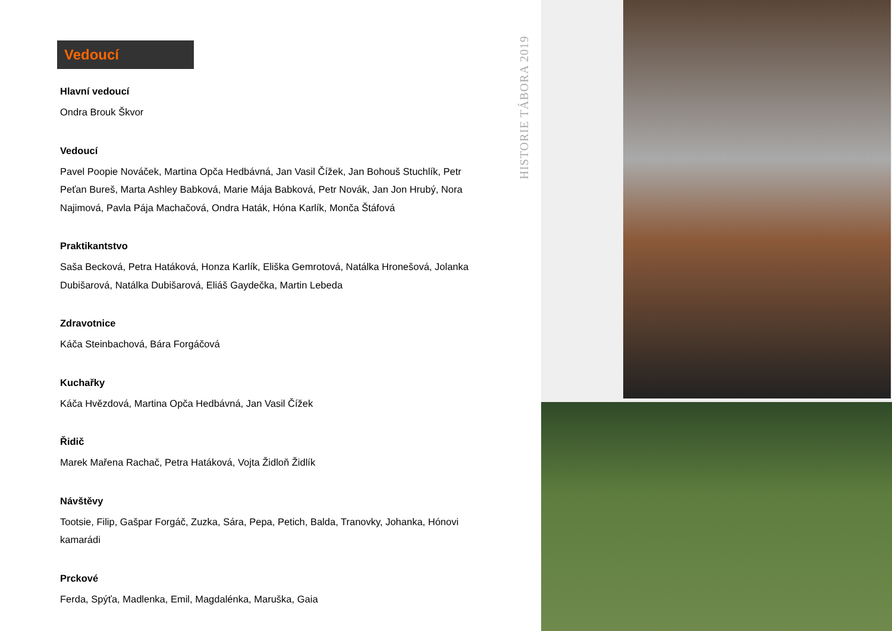Vedoucí
Hlavní vedoucí
Ondra Brouk Škvor
Vedoucí
Pavel Poopie Nováček, Martina Opča Hedbávná, Jan Vasil Čížek, Jan Bohouš Stuchlík, Petr Peťan Bureš, Marta Ashley Babková, Marie Mája Babková, Petr Novák, Jan Jon Hrubý, Nora Najimová, Pavla Pája Machačová, Ondra Haták, Hóna Karlík, Monča Štáfová
Praktikantstvo
Saša Becková, Petra Hatáková, Honza Karlík, Eliška Gemrotová, Natálka Hronešová, Jolanka Dubišarová, Natálka Dubišarová, Eliáš Gaydečka, Martin Lebeda
Zdravotnice
Káča Steinbachová, Bára Forgáčová
Kuchařky
Káča Hvězdová, Martina Opča Hedbávná, Jan Vasil Čížek
Řidič
Marek Mařena Rachač, Petra Hatáková, Vojta Židloň Židlík
Návštěvy
Tootsie, Filip, Gašpar Forgáč, Zuzka, Sára, Pepa, Petich, Balda, Tranovky, Johanka, Hónovi kamarádi
Prckové
Ferda, Spýťa, Madlenka, Emil, Magdalénka, Maruška, Gaia
HISTORIE TÁBORA 2019